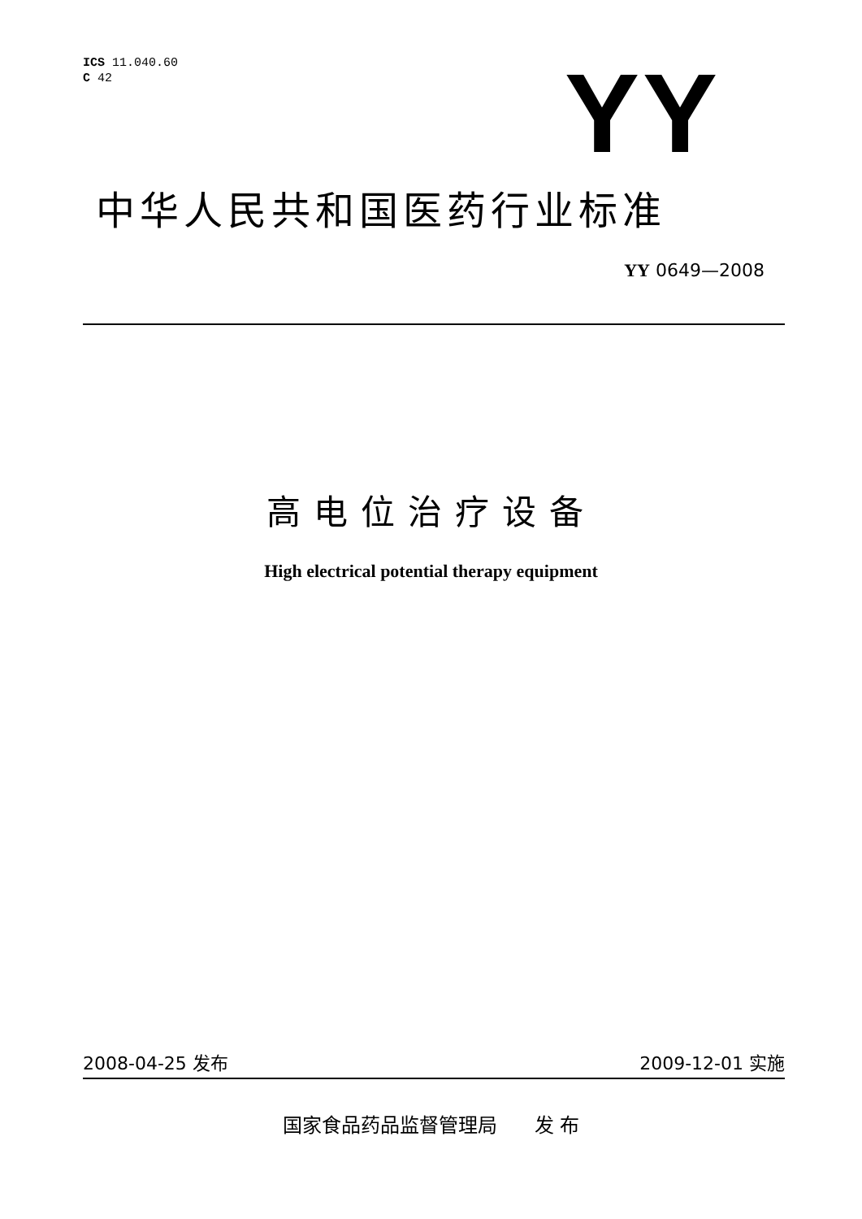ICS 11.040.60
C 42
YY
中华人民共和国医药行业标准
YY 0649—2008
高电位治疗设备
High electrical potential therapy equipment
2008-04-25 发布 2009-12-01 实施
国家食品药品监督管理局 发 布